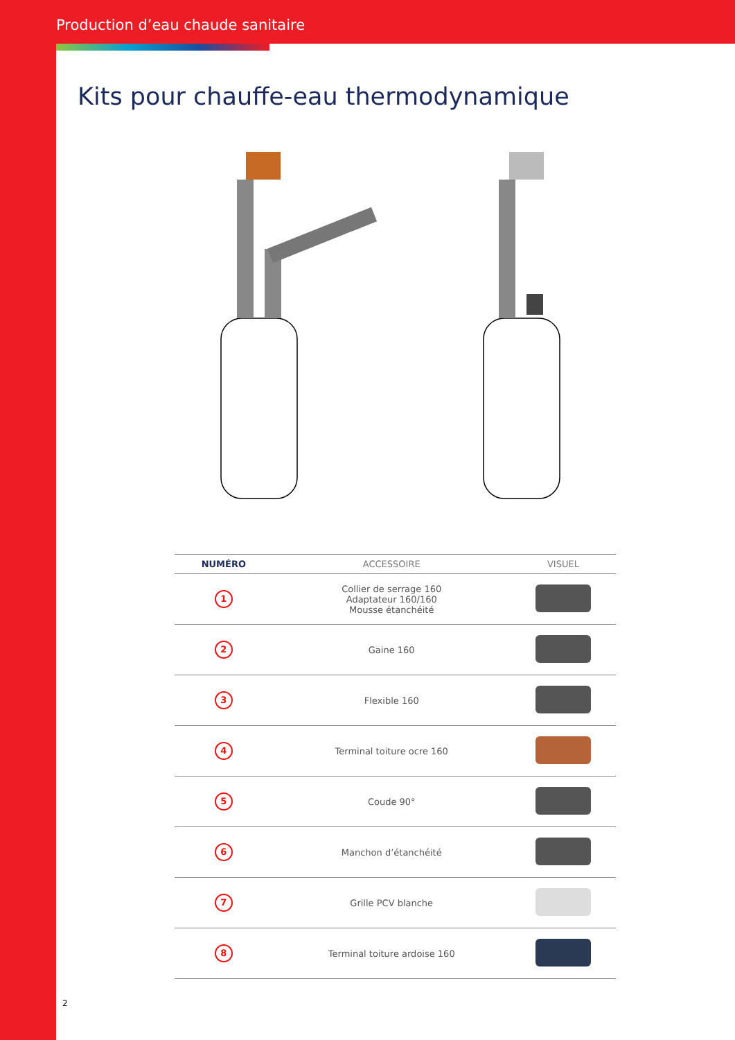Production d’eau chaude sanitaire
Kits pour chauffe-eau thermodynamique
| NUMÉRO | ACCESSOIRE | VISUEL |
| --- | --- | --- |
| 1 | Collier de serrage 160 Adaptateur 160/160 Mousse étanchéité | |
| 2 | Gaine 160 | |
| 3 | Flexible 160 | |
| 4 | Terminal toiture ocre 160 | |
| 5 | Coude 90° | |
| 6 | Manchon d’étanchéité | |
| 7 | Grille PCV blanche | |
| 8 | Terminal toiture ardoise 160 | |
2